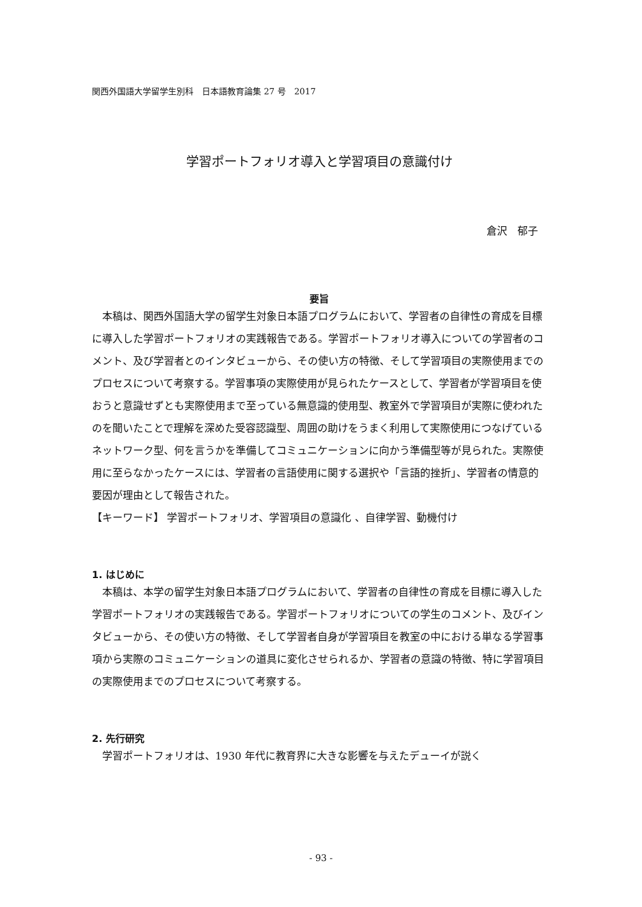関西外国語大学留学生別科　日本語教育論集 27 号　2017
学習ポートフォリオ導入と学習項目の意識付け
倉沢　郁子
要旨
本稿は、関西外国語大学の留学生対象日本語プログラムにおいて、学習者の自律性の育成を目標に導入した学習ポートフォリオの実践報告である。学習ポートフォリオ導入についての学習者のコメント、及び学習者とのインタビューから、その使い方の特徴、そして学習項目の実際使用までのプロセスについて考察する。学習事項の実際使用が見られたケースとして、学習者が学習項目を使おうと意識せずとも実際使用まで至っている無意識的使用型、教室外で学習項目が実際に使われたのを聞いたことで理解を深めた受容認識型、周囲の助けをうまく利用して実際使用につなげているネットワーク型、何を言うかを準備してコミュニケーションに向かう準備型等が見られた。実際使用に至らなかったケースには、学習者の言語使用に関する選択や「言語的挫折」、学習者の情意的要因が理由として報告された。
【キーワード】 学習ポートフォリオ、学習項目の意識化 、自律学習、動機付け
1. はじめに
本稿は、本学の留学生対象日本語プログラムにおいて、学習者の自律性の育成を目標に導入した学習ポートフォリオの実践報告である。学習ポートフォリオについての学生のコメント、及びインタビューから、その使い方の特徴、そして学習者自身が学習項目を教室の中における単なる学習事項から実際のコミュニケーションの道具に変化させられるか、学習者の意識の特徴、特に学習項目の実際使用までのプロセスについて考察する。
2. 先行研究
学習ポートフォリオは、1930 年代に教育界に大きな影響を与えたデューイが説く
- 93 -